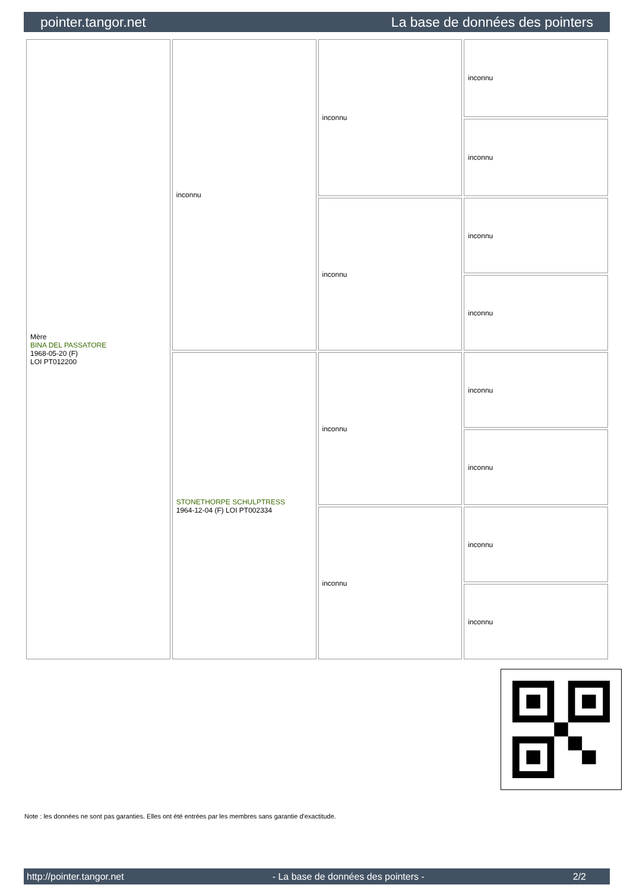pointer.tangor.net La base de données des pointers
| Mère BINA DEL PASSATORE 1968-05-20 (F) LOI PT012200 | inconnu | inconnu | inconnu |
| | | | inconnu |
| | | inconnu | inconnu |
| | | | inconnu |
| | STONETHORPE SCHULPTRESS 1964-12-04 (F) LOI PT002334 | inconnu | inconnu |
| | | | inconnu |
| | | inconnu | inconnu |
| | | | inconnu |
Note : les données ne sont pas garanties. Elles ont été entrées par les membres sans garantie d'exactitude.
http://pointer.tangor.net - La base de données des pointers - 2/2